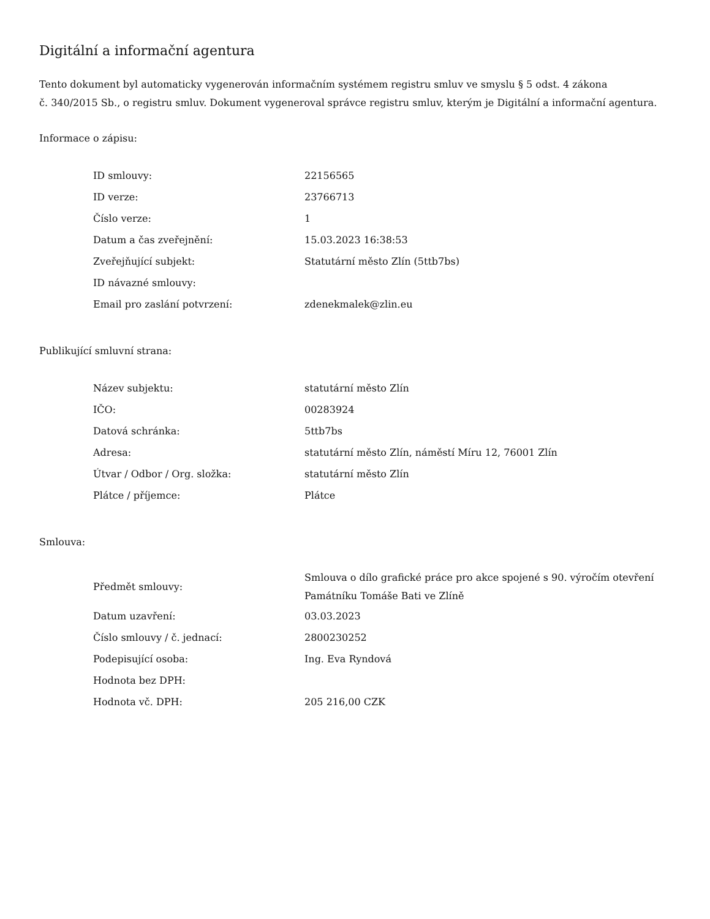Digitální a informační agentura
Tento dokument byl automaticky vygenerován informačním systémem registru smluv ve smyslu § 5 odst. 4 zákona
č. 340/2015 Sb., o registru smluv. Dokument vygeneroval správce registru smluv, kterým je Digitální a informační agentura.
Informace o zápisu:
| ID smlouvy: | 22156565 |
| ID verze: | 23766713 |
| Číslo verze: | 1 |
| Datum a čas zveřejnění: | 15.03.2023 16:38:53 |
| Zveřejňující subjekt: | Statutární město Zlín (5ttb7bs) |
| ID návazné smlouvy: | |
| Email pro zaslání potvrzení: | zdenekmalek@zlin.eu |
Publikující smluvní strana:
| Název subjektu: | statutární město Zlín |
| IČO: | 00283924 |
| Datová schránka: | 5ttb7bs |
| Adresa: | statutární město Zlín, náměstí Míru 12, 76001 Zlín |
| Útvar / Odbor / Org. složka: | statutární město Zlín |
| Plátce / příjemce: | Plátce |
Smlouva:
| Předmět smlouvy: | Smlouva o dílo grafické práce pro akce spojené s 90. výročím otevření Památníku Tomáše Bati ve Zlíně |
| Datum uzavření: | 03.03.2023 |
| Číslo smlouvy / č. jednací: | 2800230252 |
| Podepisující osoba: | Ing. Eva Ryndová |
| Hodnota bez DPH: | |
| Hodnota vč. DPH: | 205 216,00 CZK |